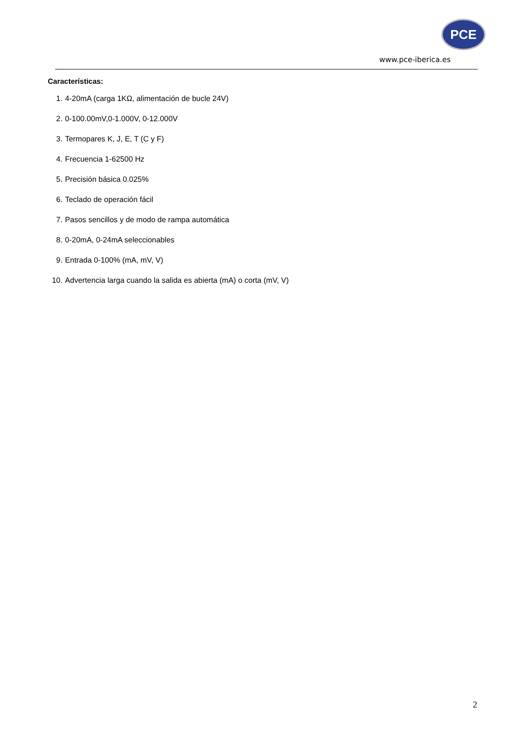PCE
www.pce-iberica.es
Características:
1. 4-20mA (carga 1KΩ, alimentación de bucle 24V)
2. 0-100.00mV,0-1.000V, 0-12.000V
3. Termopares K, J, E, T (C y F)
4. Frecuencia 1-62500 Hz
5. Precisión básica 0.025%
6. Teclado de operación fácil
7. Pasos sencillos y de modo de rampa automática
8. 0-20mA, 0-24mA seleccionables
9. Entrada 0-100% (mA, mV, V)
10. Advertencia larga cuando la salida es abierta (mA) o corta (mV, V)
2